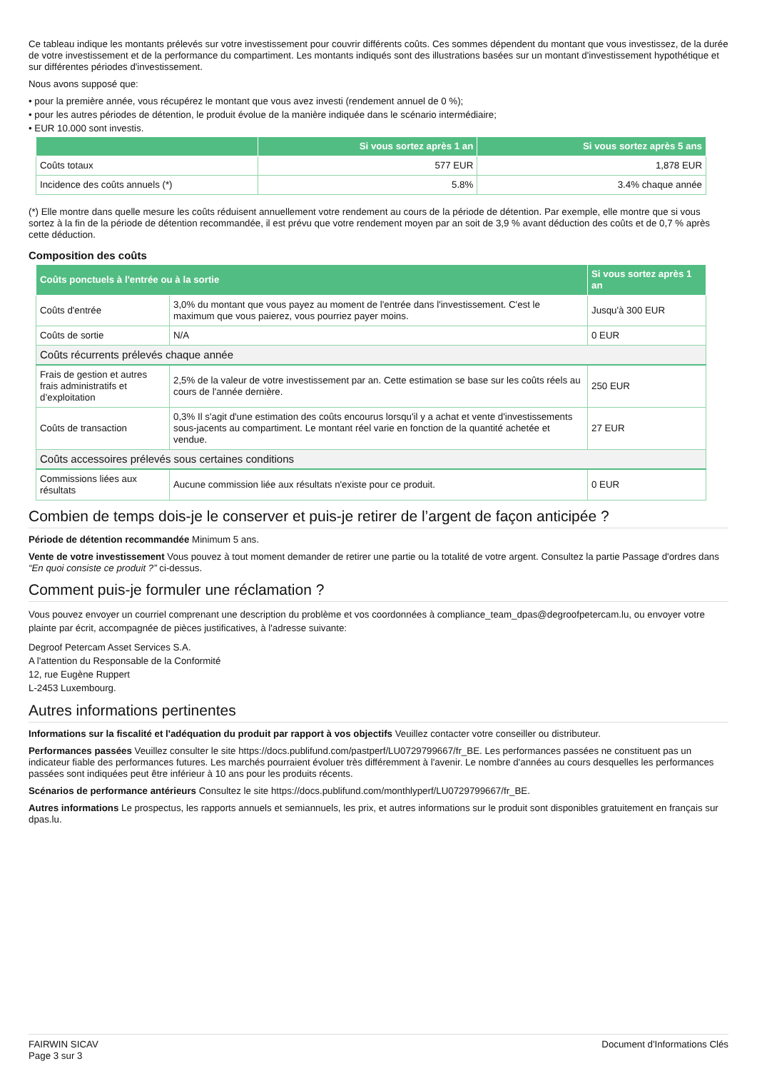Ce tableau indique les montants prélevés sur votre investissement pour couvrir différents coûts. Ces sommes dépendent du montant que vous investissez, de la durée de votre investissement et de la performance du compartiment. Les montants indiqués sont des illustrations basées sur un montant d'investissement hypothétique et sur différentes périodes d'investissement.
Nous avons supposé que:
• pour la première année, vous récupérez le montant que vous avez investi (rendement annuel de 0 %);
• pour les autres périodes de détention, le produit évolue de la manière indiquée dans le scénario intermédiaire;
• EUR 10.000 sont investis.
| | Si vous sortez après 1 an | Si vous sortez après 5 ans |
| --- | --- | --- |
| Coûts totaux | 577 EUR | 1,878 EUR |
| Incidence des coûts annuels (*) | 5.8% | 3.4% chaque année |
(*) Elle montre dans quelle mesure les coûts réduisent annuellement votre rendement au cours de la période de détention. Par exemple, elle montre que si vous sortez à la fin de la période de détention recommandée, il est prévu que votre rendement moyen par an soit de 3,9 % avant déduction des coûts et de 0,7 % après cette déduction.
Composition des coûts
| Coûts ponctuels à l'entrée ou à la sortie | | Si vous sortez après 1 an |
| --- | --- | --- |
| Coûts d'entrée | 3,0% du montant que vous payez au moment de l'entrée dans l'investissement. C'est le maximum que vous paierez, vous pourriez payer moins. | Jusqu'à 300 EUR |
| Coûts de sortie | N/A | 0 EUR |
| Coûts récurrents prélevés chaque année | | |
| Frais de gestion et autres frais administratifs et d’exploitation | 2,5% de la valeur de votre investissement par an. Cette estimation se base sur les coûts réels au cours de l'année dernière. | 250 EUR |
| Coûts de transaction | 0,3% Il s'agit d'une estimation des coûts encourus lorsqu'il y a achat et vente d'investissements sous-jacents au compartiment. Le montant réel varie en fonction de la quantité achetée et vendue. | 27 EUR |
| Coûts accessoires prélevés sous certaines conditions | | |
| Commissions liées aux résultats | Aucune commission liée aux résultats n'existe pour ce produit. | 0 EUR |
Combien de temps dois-je le conserver et puis-je retirer de l’argent de façon anticipée ?
Période de détention recommandée Minimum 5 ans.
Vente de votre investissement Vous pouvez à tout moment demander de retirer une partie ou la totalité de votre argent. Consultez la partie Passage d'ordres dans “En quoi consiste ce produit ?” ci-dessus.
Comment puis-je formuler une réclamation ?
Vous pouvez envoyer un courriel comprenant une description du problème et vos coordonnées à compliance_team_dpas@degroofpetercam.lu, ou envoyer votre plainte par écrit, accompagnée de pièces justificatives, à l'adresse suivante:
Degroof Petercam Asset Services S.A.
A l'attention du Responsable de la Conformité
12, rue Eugène Ruppert
L-2453 Luxembourg.
Autres informations pertinentes
Informations sur la fiscalité et l'adéquation du produit par rapport à vos objectifs Veuillez contacter votre conseiller ou distributeur.
Performances passées Veuillez consulter le site https://docs.publifund.com/pastperf/LU0729799667/fr_BE. Les performances passées ne constituent pas un indicateur fiable des performances futures. Les marchés pourraient évoluer très différemment à l'avenir. Le nombre d'années au cours desquelles les performances passées sont indiquées peut être inférieur à 10 ans pour les produits récents.
Scénarios de performance antérieurs Consultez le site https://docs.publifund.com/monthlyperf/LU0729799667/fr_BE.
Autres informations Le prospectus, les rapports annuels et semiannuels, les prix, et autres informations sur le produit sont disponibles gratuitement en français sur dpas.lu.
FAIRWIN SICAV
Page 3 sur 3
Document d'Informations Clés